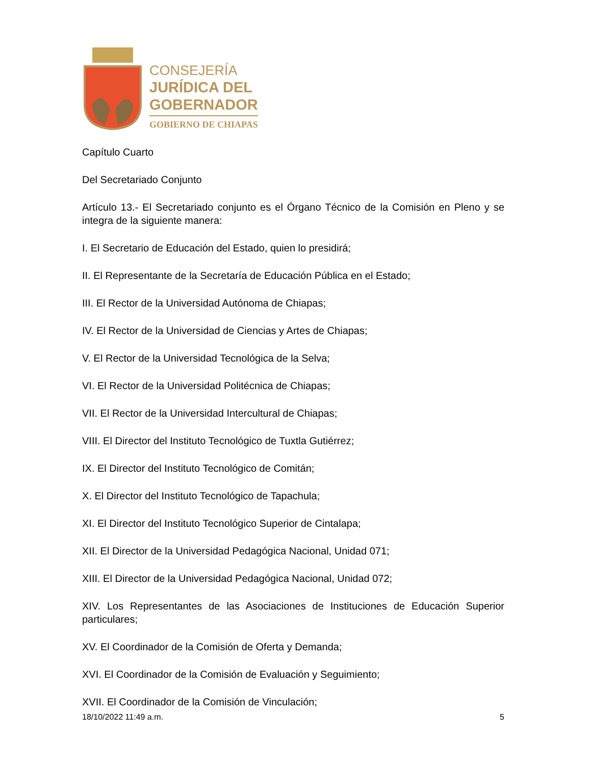CONSEJERÍA
JURÍDICA DEL
GOBERNADOR
GOBIERNO DE CHIAPAS
Capítulo Cuarto
Del Secretariado Conjunto
Artículo 13.- El Secretariado conjunto es el Órgano Técnico de la Comisión en Pleno y se integra de la siguiente manera:
I. El Secretario de Educación del Estado, quien lo presidirá;
II. El Representante de la Secretaría de Educación Pública en el Estado;
III. El Rector de la Universidad Autónoma de Chiapas;
IV. El Rector de la Universidad de Ciencias y Artes de Chiapas;
V. El Rector de la Universidad Tecnológica de la Selva;
VI. El Rector de la Universidad Politécnica de Chiapas;
VII. El Rector de la Universidad Intercultural de Chiapas;
VIII. El Director del Instituto Tecnológico de Tuxtla Gutiérrez;
IX. El Director del Instituto Tecnológico de Comitán;
X. El Director del Instituto Tecnológico de Tapachula;
XI. El Director del Instituto Tecnológico Superior de Cintalapa;
XII. El Director de la Universidad Pedagógica Nacional, Unidad 071;
XIII. El Director de la Universidad Pedagógica Nacional, Unidad 072;
XIV. Los Representantes de las Asociaciones de Instituciones de Educación Superior particulares;
XV. El Coordinador de la Comisión de Oferta y Demanda;
XVI. El Coordinador de la Comisión de Evaluación y Seguimiento;
XVII. El Coordinador de la Comisión de Vinculación;
18/10/2022 11:49 a.m. 5